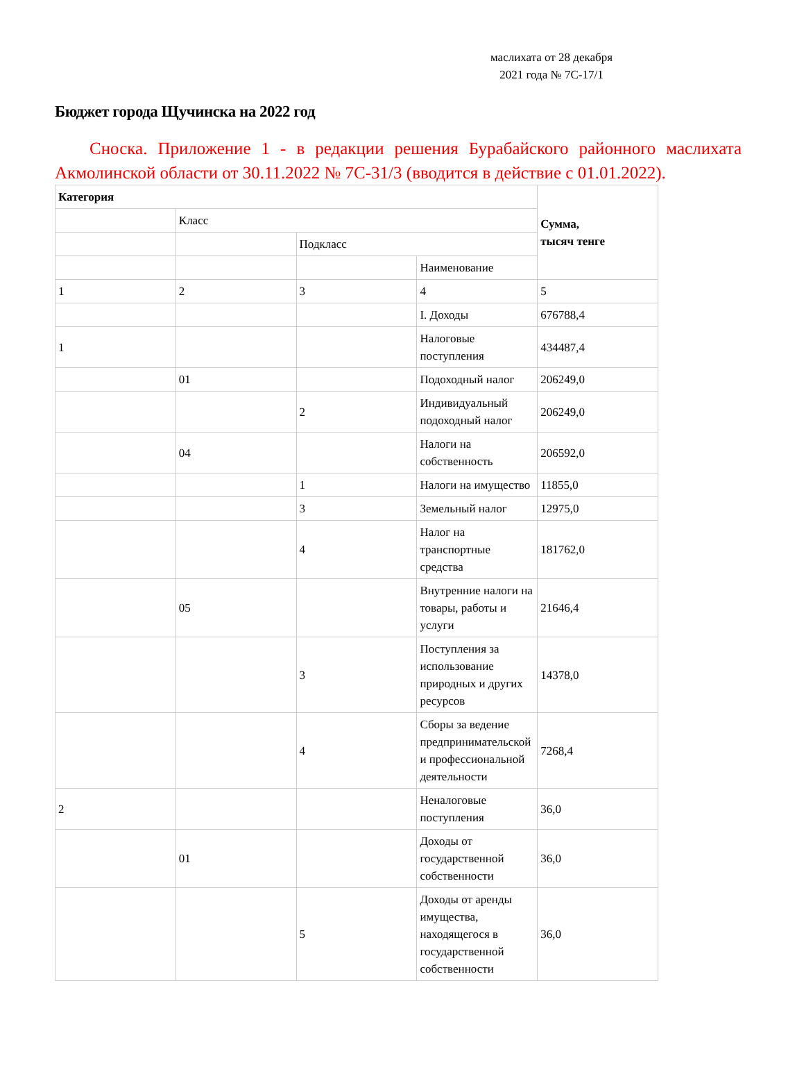маслихата от 28 декабря 2021 года № 7С-17/1
Бюджет города Щучинска на 2022 год
Сноска. Приложение 1 - в редакции решения Бурабайского районного маслихата Акмолинской области от 30.11.2022 № 7С-31/3 (вводится в действие с 01.01.2022).
| Категория | | | | Сумма, тысяч тенге |
| | Класс | | | |
| | | Подкласс | | |
| | | | Наименование | |
| 1 | 2 | 3 | 4 | 5 |
| | | | I. Доходы | 676788,4 |
| 1 | | | Налоговые поступления | 434487,4 |
| | 01 | | Подоходный налог | 206249,0 |
| | | 2 | Индивидуальный подоходный налог | 206249,0 |
| | 04 | | Налоги на собственность | 206592,0 |
| | | 1 | Налоги на имущество | 11855,0 |
| | | 3 | Земельный налог | 12975,0 |
| | | 4 | Налог на транспортные средства | 181762,0 |
| | 05 | | Внутренние налоги на товары, работы и услуги | 21646,4 |
| | | 3 | Поступления за использование природных и других ресурсов | 14378,0 |
| | | 4 | Сборы за ведение предпринимательской и профессиональной деятельности | 7268,4 |
| 2 | | | Неналоговые поступления | 36,0 |
| | 01 | | Доходы от государственной собственности | 36,0 |
| | | 5 | Доходы от аренды имущества, находящегося в государственной собственности | 36,0 |